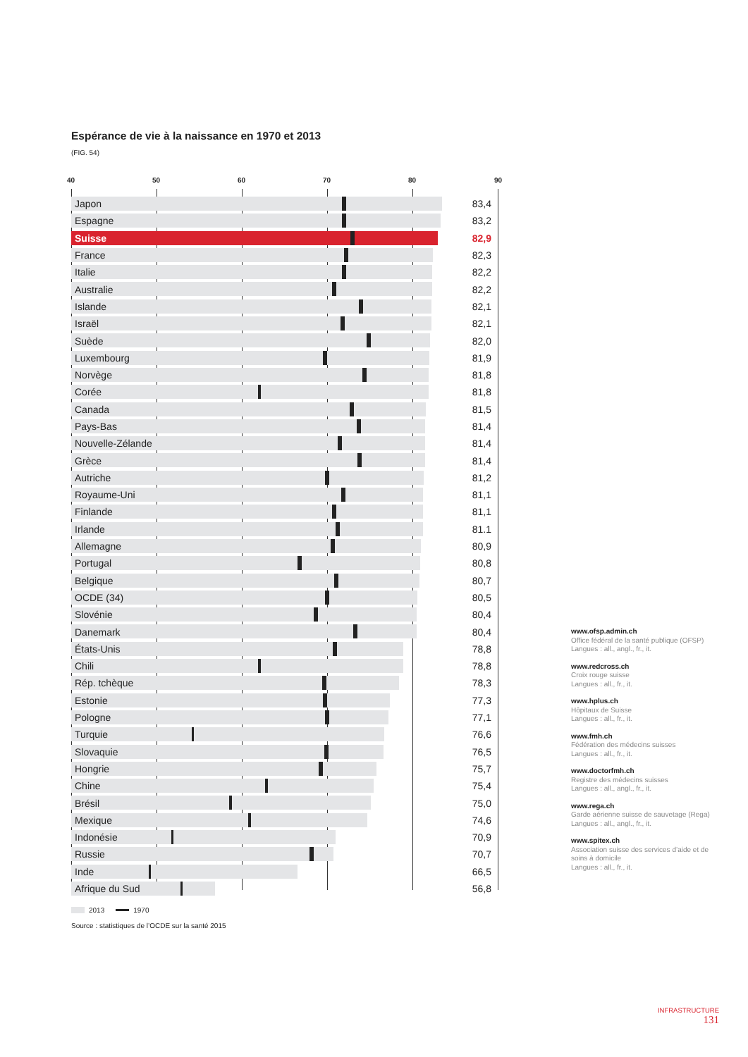Espérance de vie à la naissance en 1970 et 2013
(FIG. 54)
40 50 60 70 80 90
Japon 83,4
Espagne 83,2
Suisse 82,9
France 82,3
Italie 82,2
Australie 82,2
Islande 82,1
Israël 82,1
Suède 82,0
Luxembourg 81,9
Norvège 81,8
Corée 81,8
Canada 81,5
Pays-Bas 81,4
Nouvelle-Zélande 81,4
Grèce 81,4
Autriche 81,2
Royaume-Uni 81,1
Finlande 81,1
Irlande 81.1
Allemagne 80,9
Portugal 80,8
Belgique 80,7
OCDE (34) 80,5
Slovénie 80,4
Danemark 80,4
États-Unis 78,8
Chili 78,8
Rép. tchèque 78,3
Estonie 77,3
Pologne 77,1
Turquie 76,6
Slovaquie 76,5
Hongrie 75,7
Chine 75,4
Brésil 75,0
Mexique 74,6
Indonésie 70,9
Russie 70,7
Inde 66,5
Afrique du Sud 56,8
2013 1970
Source : statistiques de l’OCDE sur la santé 2015
www.ofsp.admin.ch
Office fédéral de la santé publique (OFSP)
Langues : all., angl., fr., it.
www.redcross.ch
Croix rouge suisse
Langues : all., fr., it.
www.hplus.ch
Hôpitaux de Suisse
Langues : all., fr., it.
www.fmh.ch
Fédération des médecins suisses
Langues : all., fr., it.
www.doctorfmh.ch
Registre des médecins suisses
Langues : all., angl., fr., it.
www.rega.ch
Garde aérienne suisse de sauvetage (Rega)
Langues : all., angl., fr., it.
www.spitex.ch
Association suisse des services d’aide et de soins à domicile
Langues : all., fr., it.
INFRASTRUCTURE
131